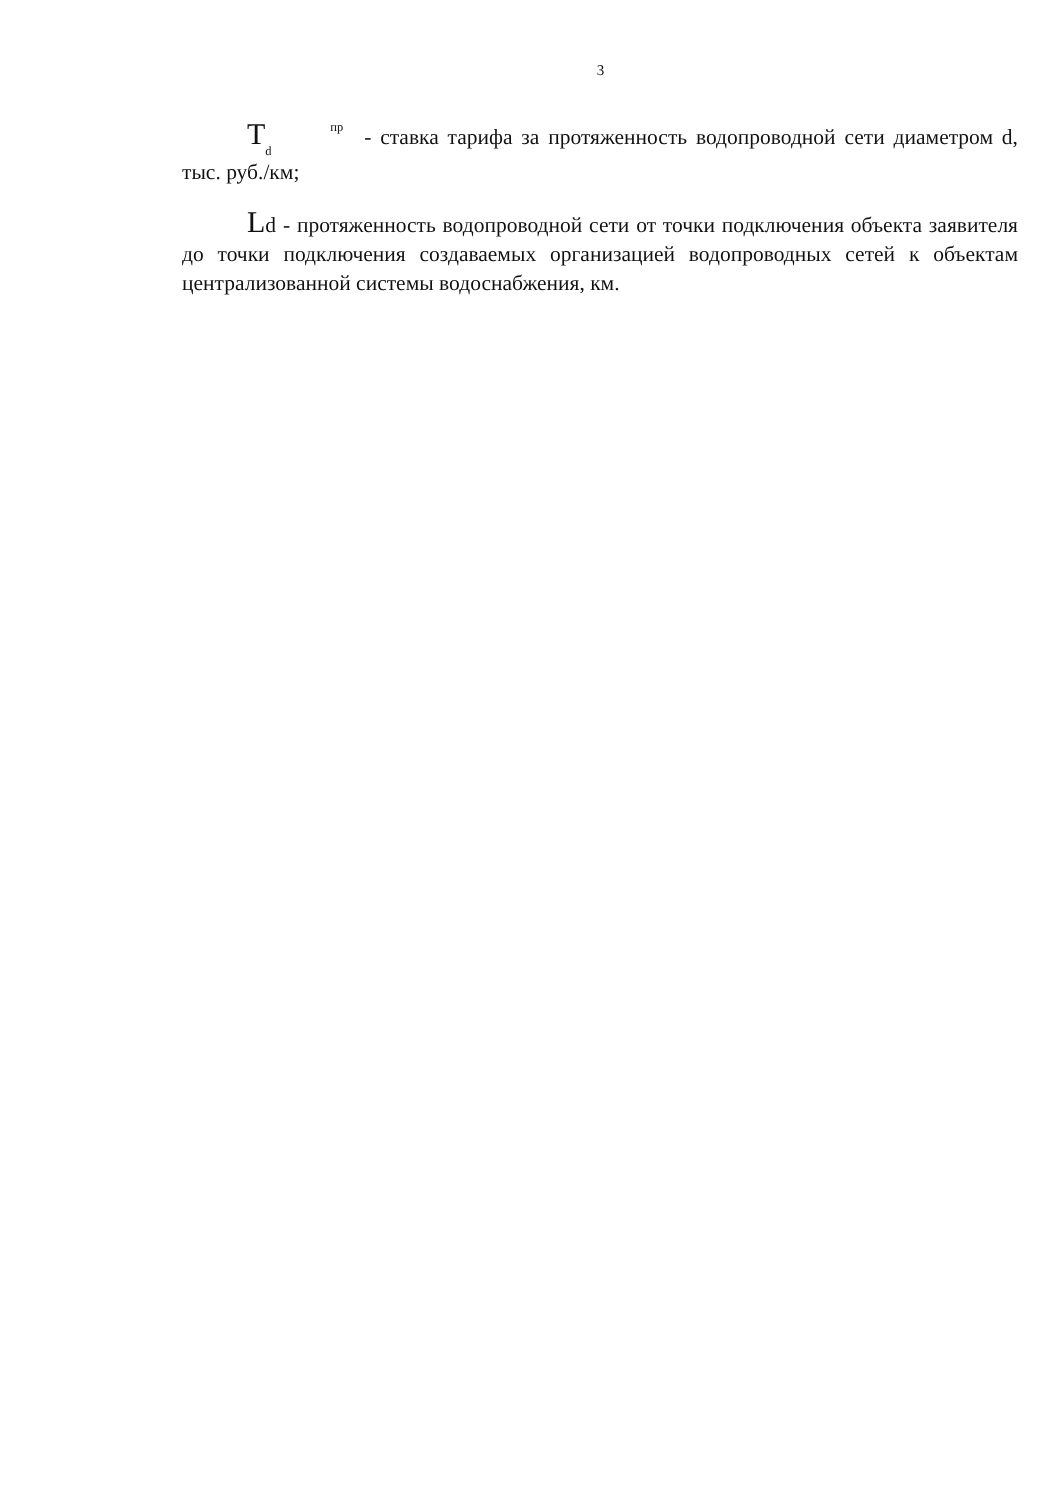3
T<sup>пр</sup>
<sub>d</sub> - ставка тарифа за протяженность водопроводной сети диаметром d, тыс. руб./км;
Ld - протяженность водопроводной сети от точки подключения объекта заявителя до точки подключения создаваемых организацией водопроводных сетей к объектам централизованной системы водоснабжения, км.